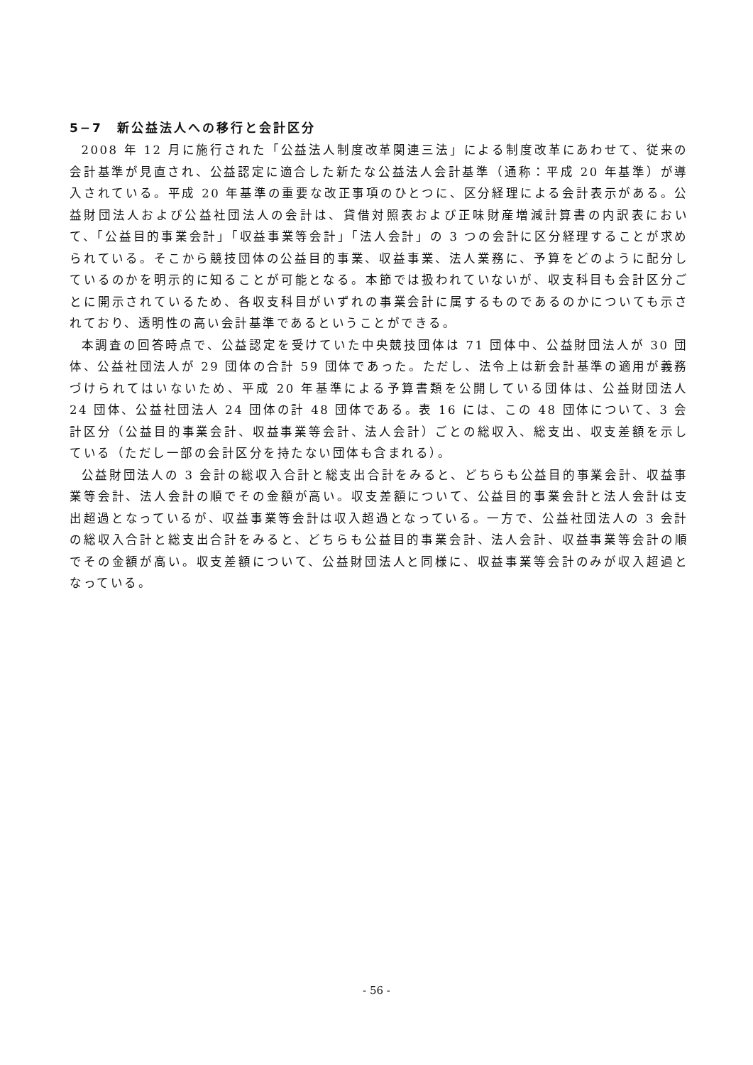5−7　新公益法人への移行と会計区分
2008 年 12 月に施行された「公益法人制度改革関連三法」による制度改革にあわせて、従来の会計基準が見直され、公益認定に適合した新たな公益法人会計基準（通称：平成 20 年基準）が導入されている。平成 20 年基準の重要な改正事項のひとつに、区分経理による会計表示がある。公益財団法人および公益社団法人の会計は、貸借対照表および正味財産増減計算書の内訳表において、「公益目的事業会計」「収益事業等会計」「法人会計」の 3 つの会計に区分経理することが求められている。そこから競技団体の公益目的事業、収益事業、法人業務に、予算をどのように配分しているのかを明示的に知ることが可能となる。本節では扱われていないが、収支科目も会計区分ごとに開示されているため、各収支科目がいずれの事業会計に属するものであるのかについても示されており、透明性の高い会計基準であるということができる。
本調査の回答時点で、公益認定を受けていた中央競技団体は 71 団体中、公益財団法人が 30 団体、公益社団法人が 29 団体の合計 59 団体であった。ただし、法令上は新会計基準の適用が義務づけられてはいないため、平成 20 年基準による予算書類を公開している団体は、公益財団法人 24 団体、公益社団法人 24 団体の計 48 団体である。表 16 には、この 48 団体について、3 会計区分（公益目的事業会計、収益事業等会計、法人会計）ごとの総収入、総支出、収支差額を示している（ただし一部の会計区分を持たない団体も含まれる）。
公益財団法人の 3 会計の総収入合計と総支出合計をみると、どちらも公益目的事業会計、収益事業等会計、法人会計の順でその金額が高い。収支差額について、公益目的事業会計と法人会計は支出超過となっているが、収益事業等会計は収入超過となっている。一方で、公益社団法人の 3 会計の総収入合計と総支出合計をみると、どちらも公益目的事業会計、法人会計、収益事業等会計の順でその金額が高い。収支差額について、公益財団法人と同様に、収益事業等会計のみが収入超過となっている。
- 56 -